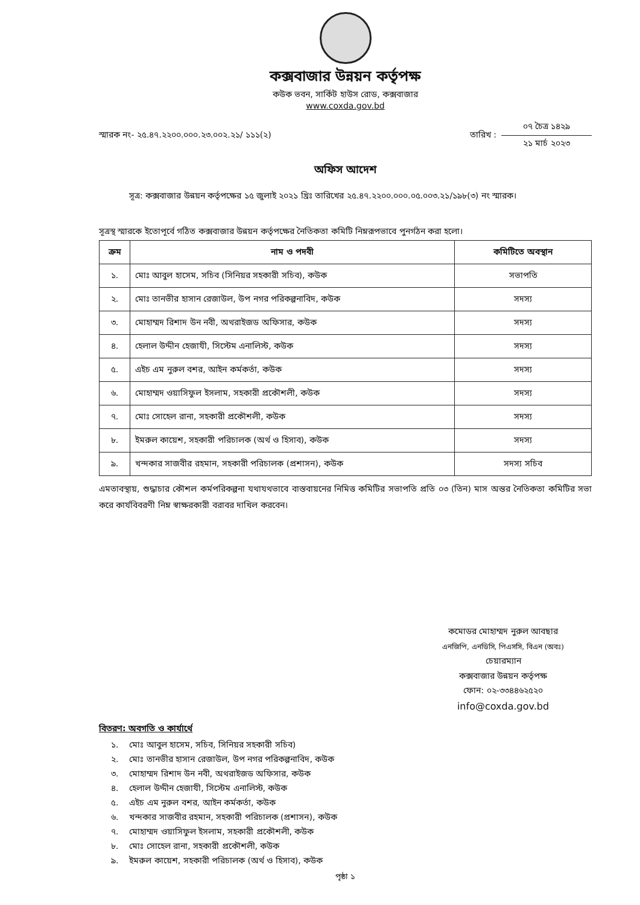কক্সবাজার উন্নয়ন কর্তৃপক্ষ
কউক ভবন, সার্কিট হাউস রোড, কক্সবাজার
www.coxda.gov.bd
স্মারক নং- ২৫.৪৭.২২০০.০০০.২৩.০০২.২১/ ১১১(২)
তারিখ :
০৭ চৈত্র ১৪২৯
২১ মার্চ ২০২৩
অফিস আদেশ
সূত্র: কক্সবাজার উন্নয়ন কর্তৃপক্ষের ১৫ জুলাই ২০২১ খ্রিঃ তারিখের ২৫.৪৭.২২০০.০০০.০৫.০০৩.২১/১৯৮(৩) নং স্মারক।
সূত্রস্থ স্মারকে ইতোপূর্বে গঠিত কক্সবাজার উন্নয়ন কর্তৃপক্ষের নৈতিকতা কমিটি নিম্নরূপভাবে পুনর্গঠন করা হলো।
| ক্রম | নাম ও পদবী | কমিটিতে অবস্থান |
| --- | --- | --- |
| ১. | মোঃ আবুল হাসেম, সচিব (সিনিয়র সহকারী সচিব), কউক | সভাপতি |
| ২. | মোঃ তানভীর হাসান রেজাউল, উপ নগর পরিকল্পনাবিদ, কউক | সদস্য |
| ৩. | মোহাম্মদ রিশাদ উন নবী, অথরাইজড অফিসার, কউক | সদস্য |
| ৪. | হেলাল উদ্দীন হেজাযী, সিস্টেম এনালিস্ট, কউক | সদস্য |
| ৫. | এইচ এম নুরুল বশর, আইন কর্মকর্তা, কউক | সদস্য |
| ৬. | মোহাম্মদ ওয়াসিফুল ইসলাম, সহকারী প্রকৌশলী, কউক | সদস্য |
| ৭. | মোঃ সোহেল রানা, সহকারী প্রকৌশলী, কউক | সদস্য |
| ৮. | ইমরুল কায়েশ, সহকারী পরিচালক (অর্থ ও হিসাব), কউক | সদস্য |
| ৯. | খন্দকার সাজবীর রহমান, সহকারী পরিচালক (প্রশাসন), কউক | সদস্য সচিব |
এমতাবস্থায়, শুদ্ধাচার কৌশল কর্মপরিকল্পনা যথাযথভাবে বাস্তবায়নের নিমিত্ত কমিটির সভাপতি প্রতি ০৩ (তিন) মাস অন্তর নৈতিকতা কমিটির সভা করে কার্যবিবরণী নিম্ন স্বাক্ষরকারী বরাবর দাখিল করবেন।
কমোডর মোহাম্মদ নুরুল আবছার
এনজিপি, এনডিসি, পিএসসি, বিএন (অবঃ)
চেয়ারম্যান
কক্সবাজার উন্নয়ন কর্তৃপক্ষ
ফোন: ০২-৩৩৪৪৬২৫২০
info@coxda.gov.bd
বিতরণ: অবগতি ও কার্যার্থে
১. মোঃ আবুল হাসেম, সচিব, সিনিয়র সহকারী সচিব)
২. মোঃ তানভীর হাসান রেজাউল, উপ নগর পরিকল্পনাবিদ, কউক
৩. মোহাম্মদ রিশাদ উন নবী, অথরাইজড অফিসার, কউক
৪. হেলাল উদ্দীন হেজাযী, সিস্টেম এনালিস্ট, কউক
৫. এইচ এম নুরুল বশর, আইন কর্মকর্তা, কউক
৬. খন্দকার সাজবীর রহমান, সহকারী পরিচালক (প্রশাসন), কউক
৭. মোহাম্মদ ওয়াসিফুল ইসলাম, সহকারী প্রকৌশলী, কউক
৮. মোঃ সোহেল রানা, সহকারী প্রকৌশলী, কউক
৯. ইমরুল কায়েশ, সহকারী পরিচালক (অর্থ ও হিসাব), কউক
পৃষ্ঠা ১